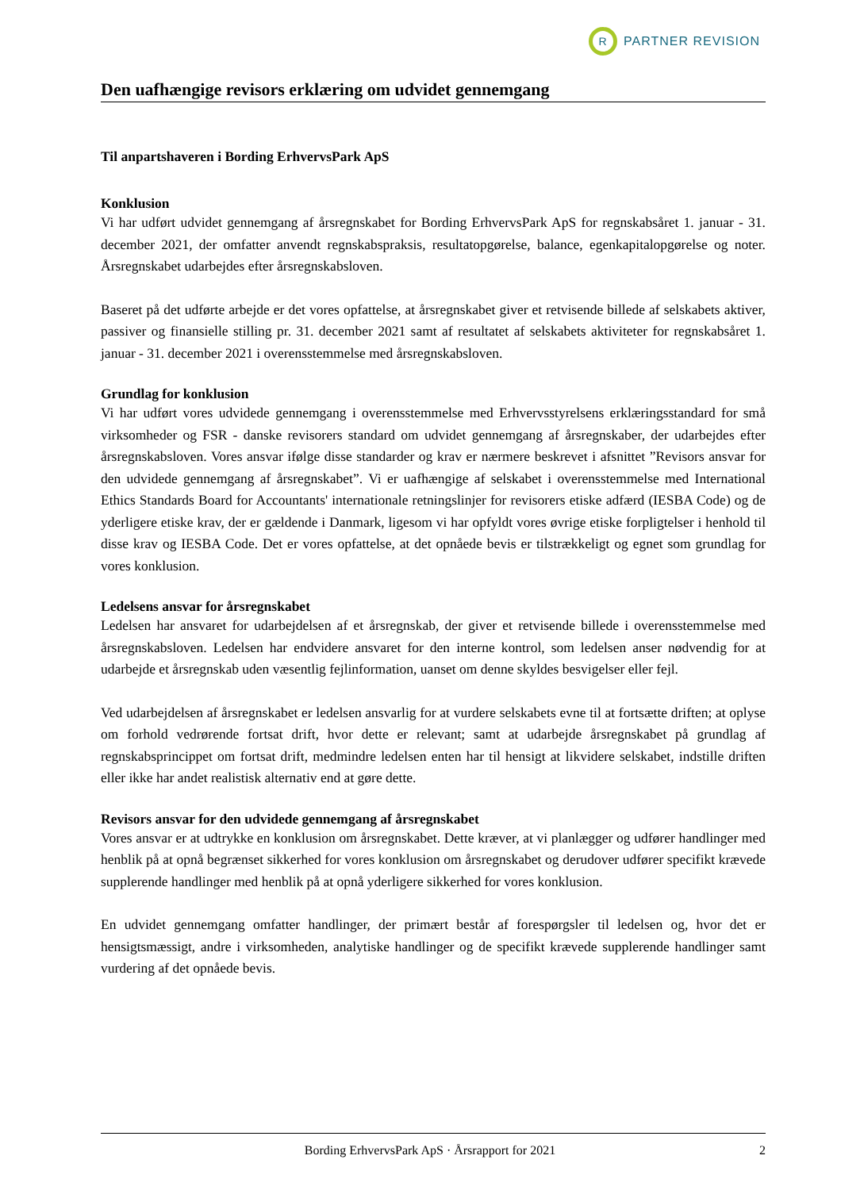R
PARTNER REVISION
Den uafhængige revisors erklæring om udvidet gennemgang
Til anpartshaveren i Bording ErhvervsPark ApS
Konklusion
Vi har udført udvidet gennemgang af årsregnskabet for Bording ErhvervsPark ApS for regnskabsåret 1. januar - 31. december 2021, der omfatter anvendt regnskabspraksis, resultatopgørelse, balance, egenkapitalopgørelse og noter. Årsregnskabet udarbejdes efter årsregnskabsloven.
Baseret på det udførte arbejde er det vores opfattelse, at årsregnskabet giver et retvisende billede af selskabets aktiver, passiver og finansielle stilling pr. 31. december 2021 samt af resultatet af selskabets aktiviteter for regnskabsåret 1. januar - 31. december 2021 i overensstemmelse med årsregnskabsloven.
Grundlag for konklusion
Vi har udført vores udvidede gennemgang i overensstemmelse med Erhvervsstyrelsens erklæringsstandard for små virksomheder og FSR - danske revisorers standard om udvidet gennemgang af årsregnskaber, der udarbejdes efter årsregnskabsloven. Vores ansvar ifølge disse standarder og krav er nærmere beskrevet i afsnittet ”Revisors ansvar for den udvidede gennemgang af årsregnskabet”. Vi er uafhængige af selskabet i overensstemmelse med International Ethics Standards Board for Accountants' internationale retningslinjer for revisorers etiske adfærd (IESBA Code) og de yderligere etiske krav, der er gældende i Danmark, ligesom vi har opfyldt vores øvrige etiske forpligtelser i henhold til disse krav og IESBA Code. Det er vores opfattelse, at det opnåede bevis er tilstrækkeligt og egnet som grundlag for vores konklusion.
Ledelsens ansvar for årsregnskabet
Ledelsen har ansvaret for udarbejdelsen af et årsregnskab, der giver et retvisende billede i overensstemmelse med årsregnskabsloven. Ledelsen har endvidere ansvaret for den interne kontrol, som ledelsen anser nødvendig for at udarbejde et årsregnskab uden væsentlig fejlinformation, uanset om denne skyldes besvigelser eller fejl.
Ved udarbejdelsen af årsregnskabet er ledelsen ansvarlig for at vurdere selskabets evne til at fortsætte driften; at oplyse om forhold vedrørende fortsat drift, hvor dette er relevant; samt at udarbejde årsregnskabet på grundlag af regnskabsprincippet om fortsat drift, medmindre ledelsen enten har til hensigt at likvidere selskabet, indstille driften eller ikke har andet realistisk alternativ end at gøre dette.
Revisors ansvar for den udvidede gennemgang af årsregnskabet
Vores ansvar er at udtrykke en konklusion om årsregnskabet. Dette kræver, at vi planlægger og udfører handlinger med henblik på at opnå begrænset sikkerhed for vores konklusion om årsregnskabet og derudover udfører specifikt krævede supplerende handlinger med henblik på at opnå yderligere sikkerhed for vores konklusion.
En udvidet gennemgang omfatter handlinger, der primært består af forespørgsler til ledelsen og, hvor det er hensigtsmæssigt, andre i virksomheden, analytiske handlinger og de specifikt krævede supplerende handlinger samt vurdering af det opnåede bevis.
Bording ErhvervsPark ApS · Årsrapport for 2021 2